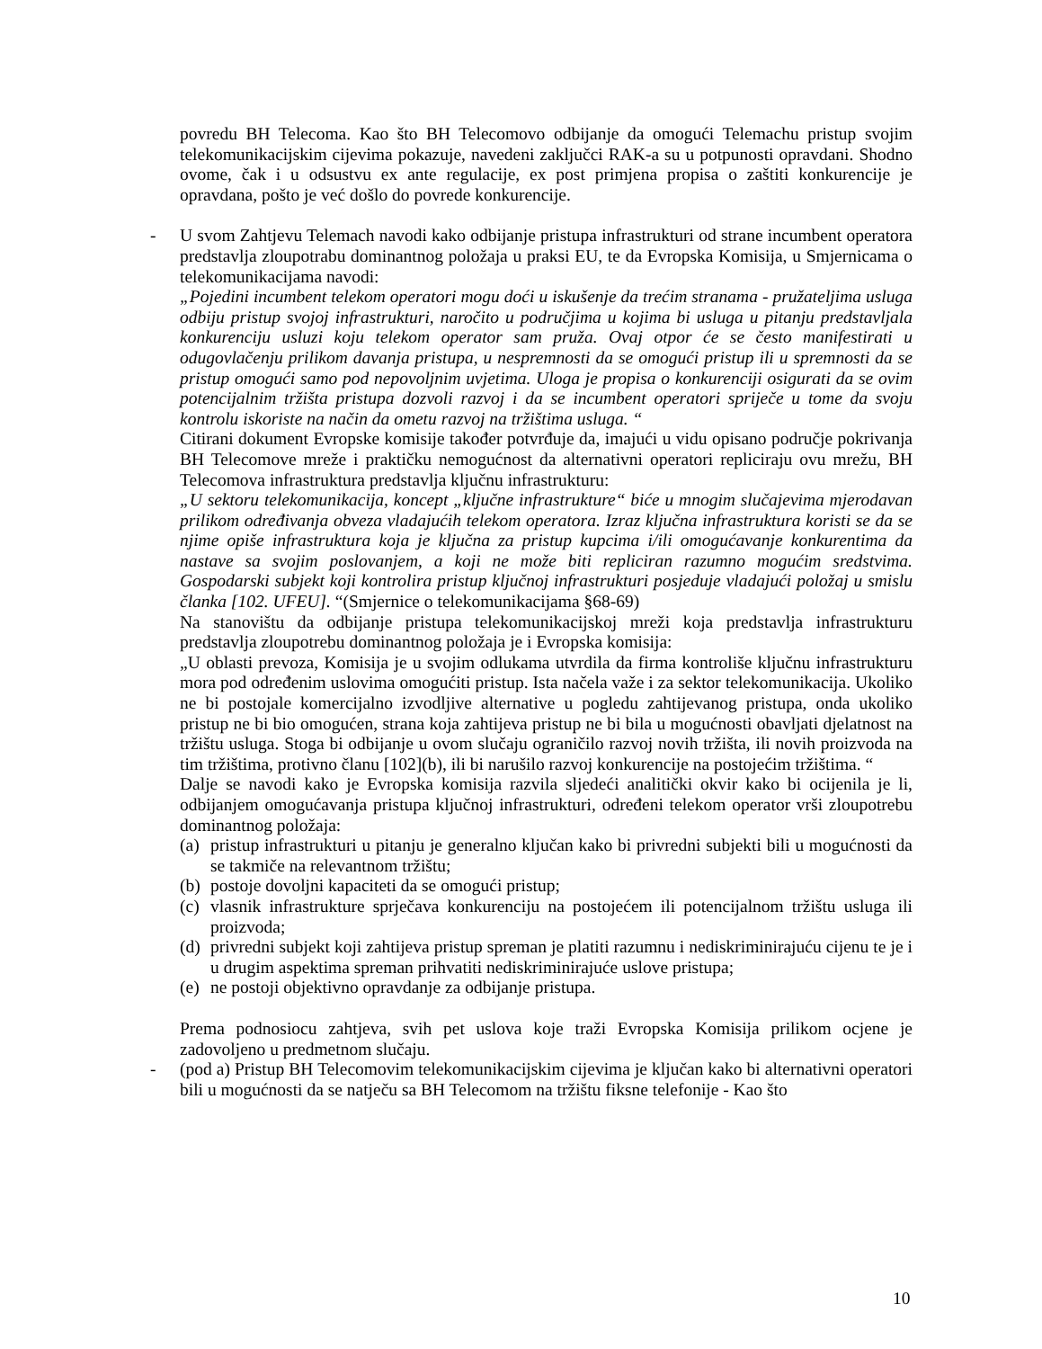povredu BH Telecoma. Kao što BH Telecomovo odbijanje da omogući Telemachu pristup svojim telekomunikacijskim cijevima pokazuje, navedeni zaključci RAK-a su u potpunosti opravdani. Shodno ovome, čak i u odsustvu ex ante regulacije, ex post primjena propisa o zaštiti konkurencije je opravdana, pošto je već došlo do povrede konkurencije.
- U svom Zahtjevu Telemach navodi kako odbijanje pristupa infrastrukturi od strane incumbent operatora predstavlja zloupotrabu dominantnog položaja u praksi EU, te da Evropska Komisija, u Smjernicama o telekomunikacijama navodi:
„Pojedini incumbent telekom operatori mogu doći u iskušenje da trećim stranama - pružateljima usluga odbiju pristup svojoj infrastrukturi, naročito u područjima u kojima bi usluga u pitanju predstavljala konkurenciju usluzi koju telekom operator sam pruža. Ovaj otpor će se često manifestirati u odugovlačenju prilikom davanja pristupa, u nespremnosti da se omogući pristup ili u spremnosti da se pristup omogući samo pod nepovoljnim uvjetima. Uloga je propisa o konkurenciji osigurati da se ovim potencijalnim tržišta pristupa dozvoli razvoj i da se incumbent operatori spriječe u tome da svoju kontrolu iskoriste na način da ometu razvoj na tržištima usluga. “
Citirani dokument Evropske komisije također potvrđuje da, imajući u vidu opisano područje pokrivanja BH Telecomove mreže i praktičku nemogućnost da alternativni operatori repliciraju ovu mrežu, BH Telecomova infrastruktura predstavlja ključnu infrastrukturu:
„U sektoru telekomunikacija, koncept „ključne infrastrukture“ biće u mnogim slučajevima mjerodavan prilikom određivanja obveza vladajućih telekom operatora. Izraz ključna infrastruktura koristi se da se njime opiše infrastruktura koja je ključna za pristup kupcima i/ili omogućavanje konkurentima da nastave sa svojim poslovanjem, a koji ne može biti repliciran razumno mogućim sredstvima. Gospodarski subjekt koji kontrolira pristup ključnoj infrastrukturi posjeduje vladajući položaj u smislu članka [102. UFEU]. “(Smjernice o telekomunikacijama §68-69)
Na stanovištu da odbijanje pristupa telekomunikacijskoj mreži koja predstavlja infrastrukturu predstavlja zloupotrebu dominantnog položaja je i Evropska komisija:
„U oblasti prevoza, Komisija je u svojim odlukama utvrdila da firma kontroliše ključnu infrastrukturu mora pod određenim uslovima omogućiti pristup. Ista načela važe i za sektor telekomunikacija. Ukoliko ne bi postojale komercijalno izvodljive alternative u pogledu zahtijevanog pristupa, onda ukoliko pristup ne bi bio omogućen, strana koja zahtijeva pristup ne bi bila u mogućnosti obavljati djelatnost na tržištu usluga. Stoga bi odbijanje u ovom slučaju ograničilo razvoj novih tržišta, ili novih proizvoda na tim tržištima, protivno članu [102](b), ili bi narušilo razvoj konkurencije na postojećim tržištima. “
Dalje se navodi kako je Evropska komisija razvila sljedeći analitički okvir kako bi ocijenila je li, odbijanjem omogućavanja pristupa ključnoj infrastrukturi, određeni telekom operator vrši zloupotrebu dominantnog položaja:
(a) pristup infrastrukturi u pitanju je generalno ključan kako bi privredni subjekti bili u mogućnosti da se takmiče na relevantnom tržištu;
(b) postoje dovoljni kapaciteti da se omogući pristup;
(c) vlasnik infrastrukture sprječava konkurenciju na postojećem ili potencijalnom tržištu usluga ili proizvoda;
(d) privredni subjekt koji zahtijeva pristup spreman je platiti razumnu i nediskriminirajuću cijenu te je i u drugim aspektima spreman prihvatiti nediskriminirajuće uslove pristupa;
(e) ne postoji objektivno opravdanje za odbijanje pristupa.
Prema podnosiocu zahtjeva, svih pet uslova koje traži Evropska Komisija prilikom ocjene je zadovoljeno u predmetnom slučaju.
- (pod a) Pristup BH Telecomovim telekomunikacijskim cijevima je ključan kako bi alternativni operatori bili u mogućnosti da se natječu sa BH Telecomom na tržištu fiksne telefonije - Kao što
10